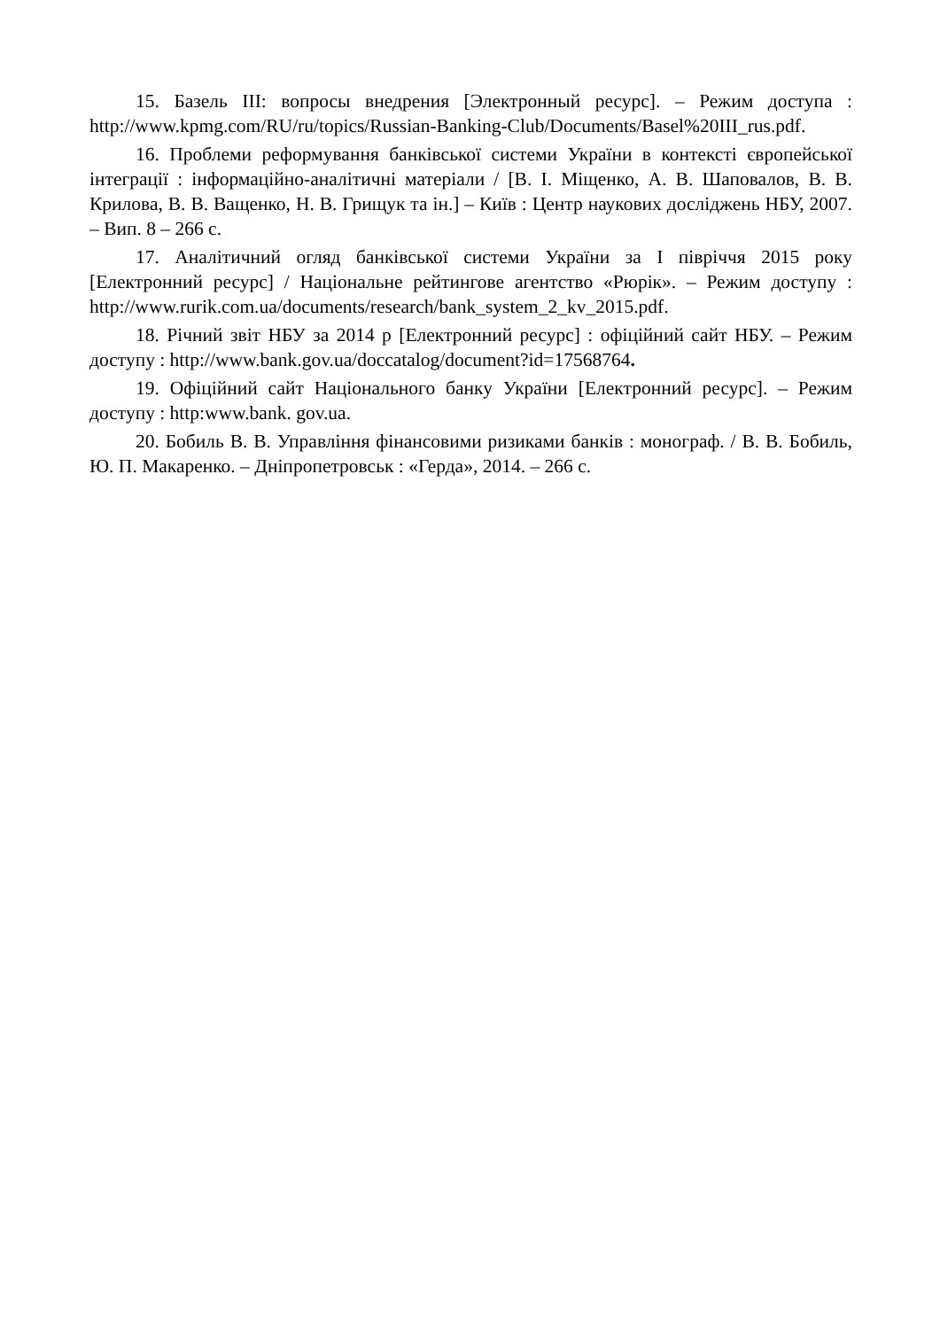15. Базель III: вопросы внедрения [Электронный ресурс]. – Режим доступа : http://www.kpmg.com/RU/ru/topics/Russian-Banking-Club/Documents/Basel%20III_rus.pdf.
16. Проблеми реформування банківської системи України в контексті європейської інтеграції : інформаційно-аналітичні матеріали / [В. І. Міщенко, А. В. Шаповалов, В. В. Крилова, В. В. Ващенко, Н. В. Грищук та ін.] – Київ : Центр наукових досліджень НБУ, 2007. – Вип. 8 – 266 с.
17. Аналітичний огляд банківської системи України за І півріччя 2015 року [Електронний ресурс] / Національне рейтингове агентство «Рюрік». – Режим доступу : http://www.rurik.com.ua/documents/research/bank_system_2_kv_2015.pdf.
18. Річний звіт НБУ за 2014 р [Електронний ресурс] : офіційний сайт НБУ. – Режим доступу : http://www.bank.gov.ua/doccatalog/document?id=17568764.
19. Офіційний сайт Національного банку України [Електронний ресурс]. – Режим доступу : http:www.bank. gov.ua.
20. Бобиль В. В. Управління фінансовими ризиками банків : монограф. / В. В. Бобиль, Ю. П. Макаренко. – Дніпропетровськ : «Герда», 2014. – 266 с.